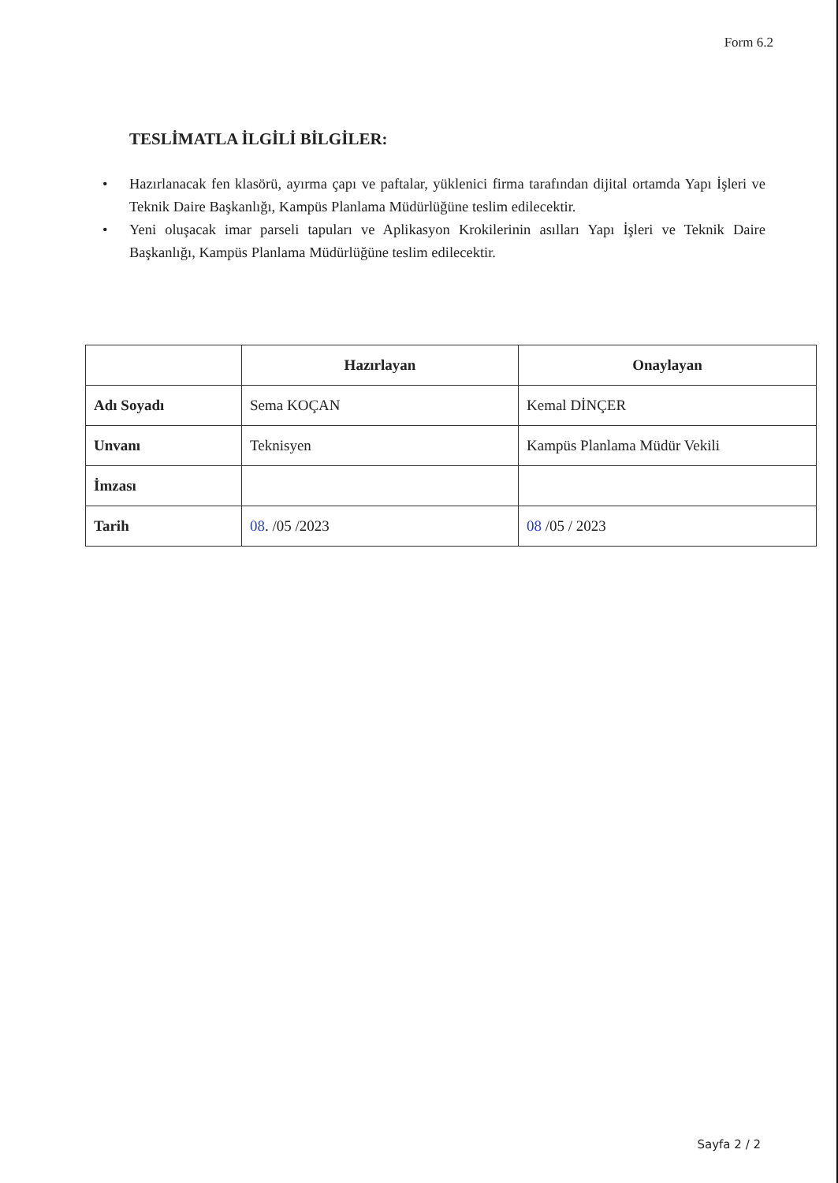Form 6.2
TESLİMATLA İLGİLİ BİLGİLER:
• Hazırlanacak fen klasörü, ayırma çapı ve paftalar, yüklenici firma tarafından dijital ortamda Yapı İşleri ve Teknik Daire Başkanlığı, Kampüs Planlama Müdürlüğüne teslim edilecektir.
• Yeni oluşacak imar parseli tapuları ve Aplikasyon Krokilerinin asılları Yapı İşleri ve Teknik Daire Başkanlığı, Kampüs Planlama Müdürlüğüne teslim edilecektir.
| | Hazırlayan | Onaylayan |
| --- | --- | --- |
| Adı Soyadı | Sema KOÇAN | Kemal DİNÇER |
| Unvanı | Teknisyen | Kampüs Planlama Müdür Vekili |
| İmzası | | |
| Tarih | 08 . /05 /2023 | 08 /05 / 2023 |
Sayfa 2 / 2